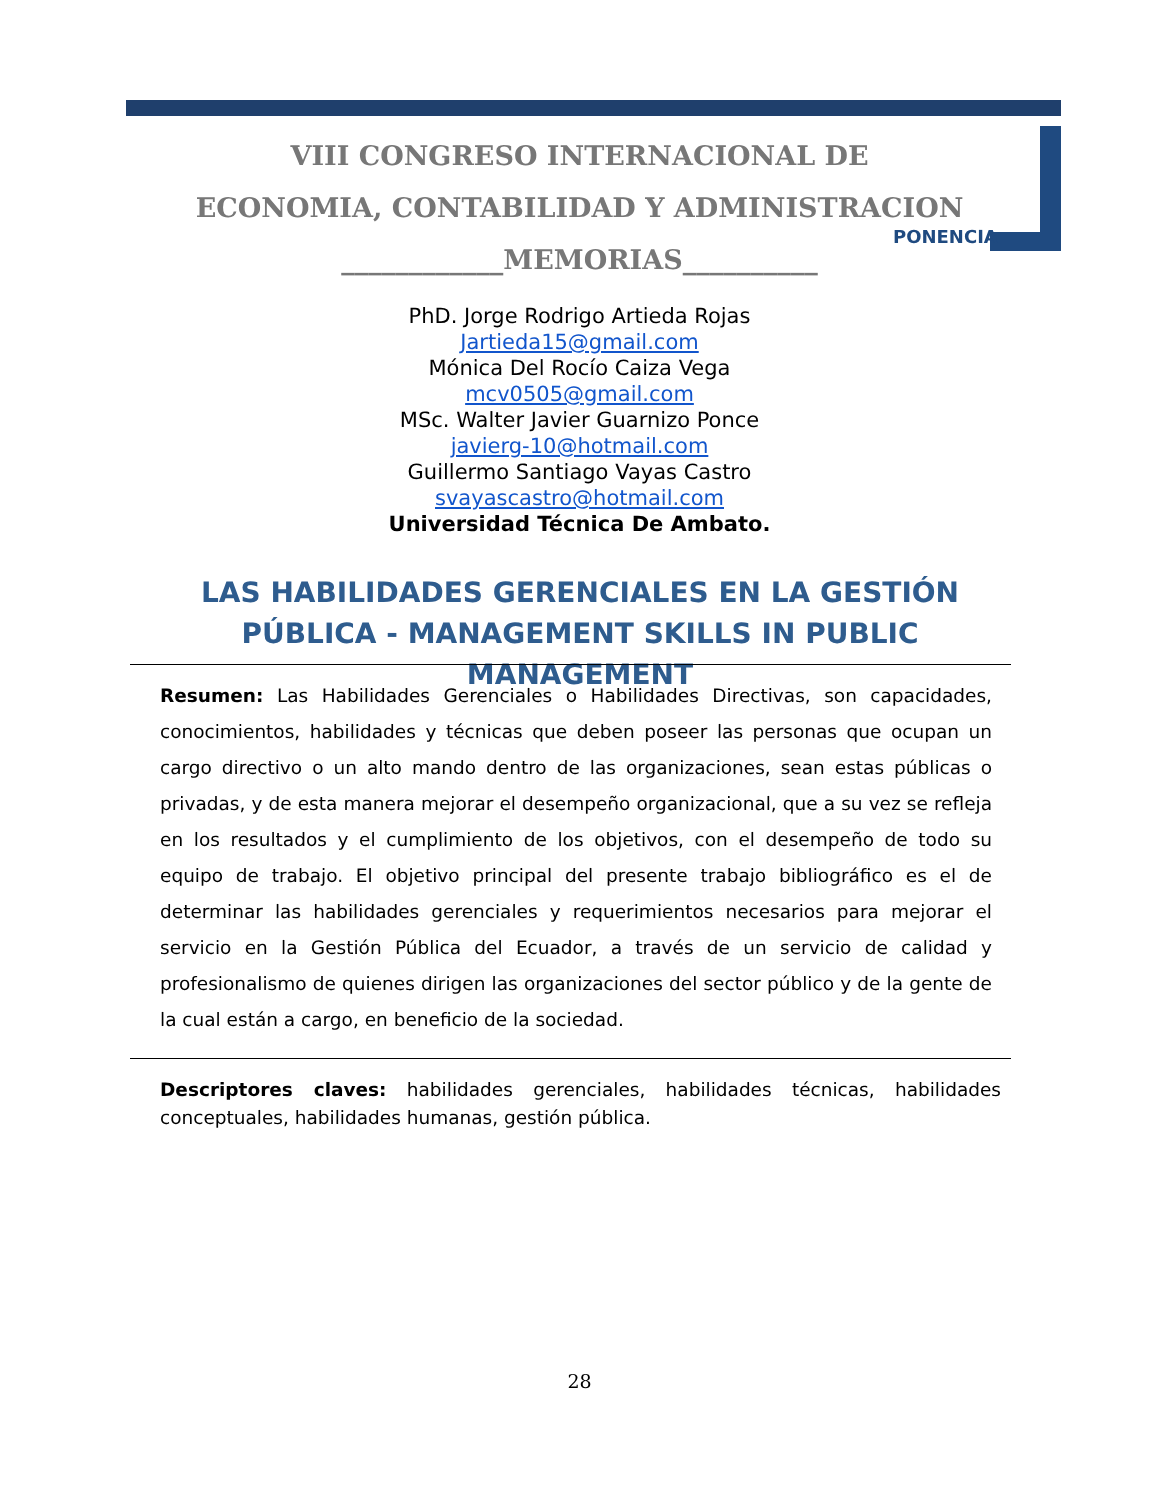VIII CONGRESO INTERNACIONAL DE
ECONOMIA, CONTABILIDAD Y ADMINISTRACION
____________MEMORIAS__________
PONENCIA
PhD. Jorge Rodrigo Artieda Rojas
Jartieda15@gmail.com
Mónica Del Rocío Caiza Vega
mcv0505@gmail.com
MSc. Walter Javier Guarnizo Ponce
javierg-10@hotmail.com
Guillermo Santiago Vayas Castro
svayascastro@hotmail.com
Universidad Técnica De Ambato.
LAS HABILIDADES GERENCIALES EN LA GESTIÓN PÚBLICA - MANAGEMENT SKILLS IN PUBLIC MANAGEMENT
Resumen: Las Habilidades Gerenciales o Habilidades Directivas, son capacidades, conocimientos, habilidades y técnicas que deben poseer las personas que ocupan un cargo directivo o un alto mando dentro de las organizaciones, sean estas públicas o privadas, y de esta manera mejorar el desempeño organizacional, que a su vez se refleja en los resultados y el cumplimiento de los objetivos, con el desempeño de todo su equipo de trabajo. El objetivo principal del presente trabajo bibliográfico es el de determinar las habilidades gerenciales y requerimientos necesarios para mejorar el servicio en la Gestión Pública del Ecuador, a través de un servicio de calidad y profesionalismo de quienes dirigen las organizaciones del sector público y de la gente de la cual están a cargo, en beneficio de la sociedad.
Descriptores claves: habilidades gerenciales, habilidades técnicas, habilidades conceptuales, habilidades humanas, gestión pública.
28